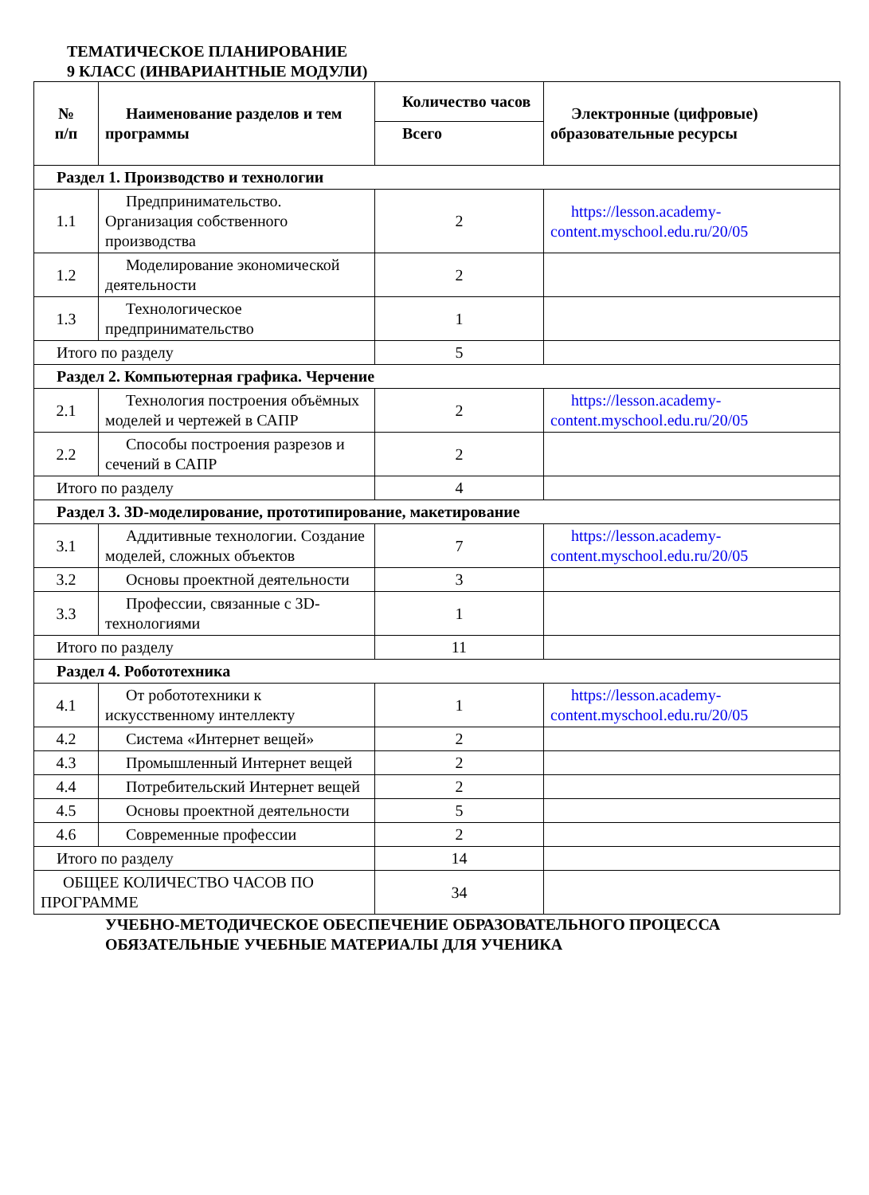ТЕМАТИЧЕСКОЕ ПЛАНИРОВАНИЕ
9 КЛАСС (ИНВАРИАНТНЫЕ МОДУЛИ)
| № п/п | Наименование разделов и тем программы | Количество часов | Электронные (цифровые) образовательные ресурсы |
| --- | --- | --- | --- |
| | | Всего | |
| Раздел 1. Производство и технологии | | | |
| 1.1 | Предпринимательство. Организация собственного производства | 2 | https://lesson.academy-content.myschool.edu.ru/20/05 |
| 1.2 | Моделирование экономической деятельности | 2 | |
| 1.3 | Технологическое предпринимательство | 1 | |
| Итого по разделу | | 5 | |
| Раздел 2. Компьютерная графика. Черчение | | | |
| 2.1 | Технология построения объёмных моделей и чертежей в САПР | 2 | https://lesson.academy-content.myschool.edu.ru/20/05 |
| 2.2 | Способы построения разрезов и сечений в САПР | 2 | |
| Итого по разделу | | 4 | |
| Раздел 3. 3D-моделирование, прототипирование, макетирование | | | |
| 3.1 | Аддитивные технологии. Создание моделей, сложных объектов | 7 | https://lesson.academy-content.myschool.edu.ru/20/05 |
| 3.2 | Основы проектной деятельности | 3 | |
| 3.3 | Профессии, связанные с 3D-технологиями | 1 | |
| Итого по разделу | | 11 | |
| Раздел 4. Робототехника | | | |
| 4.1 | От робототехники к искусственному интеллекту | 1 | https://lesson.academy-content.myschool.edu.ru/20/05 |
| 4.2 | Система «Интернет вещей» | 2 | |
| 4.3 | Промышленный Интернет вещей | 2 | |
| 4.4 | Потребительский Интернет вещей | 2 | |
| 4.5 | Основы проектной деятельности | 5 | |
| 4.6 | Современные профессии | 2 | |
| Итого по разделу | | 14 | |
| ОБЩЕЕ КОЛИЧЕСТВО ЧАСОВ ПО ПРОГРАММЕ | | 34 | |
УЧЕБНО-МЕТОДИЧЕСКОЕ ОБЕСПЕЧЕНИЕ ОБРАЗОВАТЕЛЬНОГО ПРОЦЕССА
ОБЯЗАТЕЛЬНЫЕ УЧЕБНЫЕ МАТЕРИАЛЫ ДЛЯ УЧЕНИКА